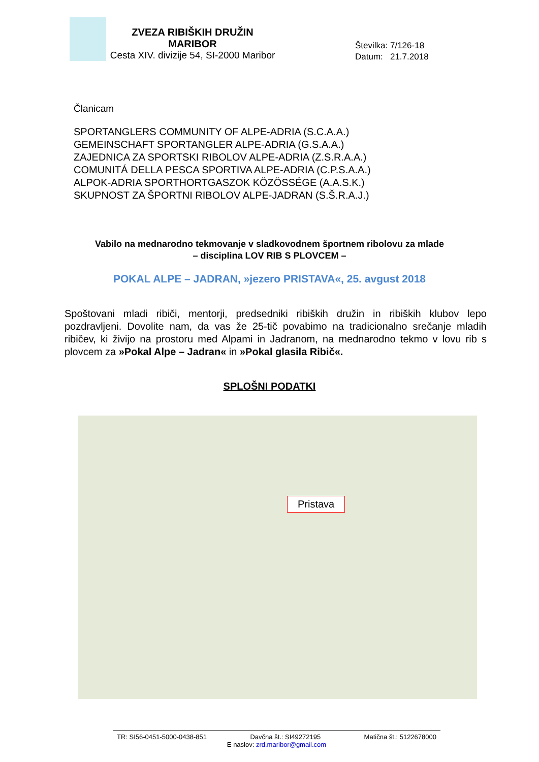ZVEZA RIBIŠKIH DRUŽIN
MARIBOR
Cesta XIV. divizije 54, SI-2000 Maribor
Številka: 7/126-18
Datum: 21.7.2018
Članicam
SPORTANGLERS COMMUNITY OF ALPE-ADRIA (S.C.A.A.)
GEMEINSCHAFT SPORTANGLER ALPE-ADRIA (G.S.A.A.)
ZAJEDNICA ZA SPORTSKI RIBOLOV ALPE-ADRIA (Z.S.R.A.A.)
COMUNITÁ DELLA PESCA SPORTIVA ALPE-ADRIA (C.P.S.A.A.)
ALPOK-ADRIA SPORTHORTGASZOK KÖZÖSSÉGE (A.A.S.K.)
SKUPNOST ZA ŠPORTNI RIBOLOV ALPE-JADRAN (S.Š.R.A.J.)
Vabilo na mednarodno tekmovanje v sladkovodnem športnem ribolovu za mlade
– disciplina LOV RIB S PLOVCEM –
POKAL ALPE – JADRAN, »jezero PRISTAVA«, 25. avgust 2018
Spoštovani mladi ribiči, mentorji, predsedniki ribiških družin in ribiških klubov lepo pozdravljeni. Dovolite nam, da vas že 25-tič povabimo na tradicionalno srečanje mladih ribičev, ki živijo na prostoru med Alpami in Jadranom, na mednarodno tekmo v lovu rib s plovcem za »Pokal Alpe – Jadran« in »Pokal glasila Ribič«.
SPLOŠNI PODATKI
Pristava
TR: SI56-0451-5000-0438-851 Davčna št.: SI49272195 Matična št.: 5122678000
E naslov: zrd.maribor@gmail.com